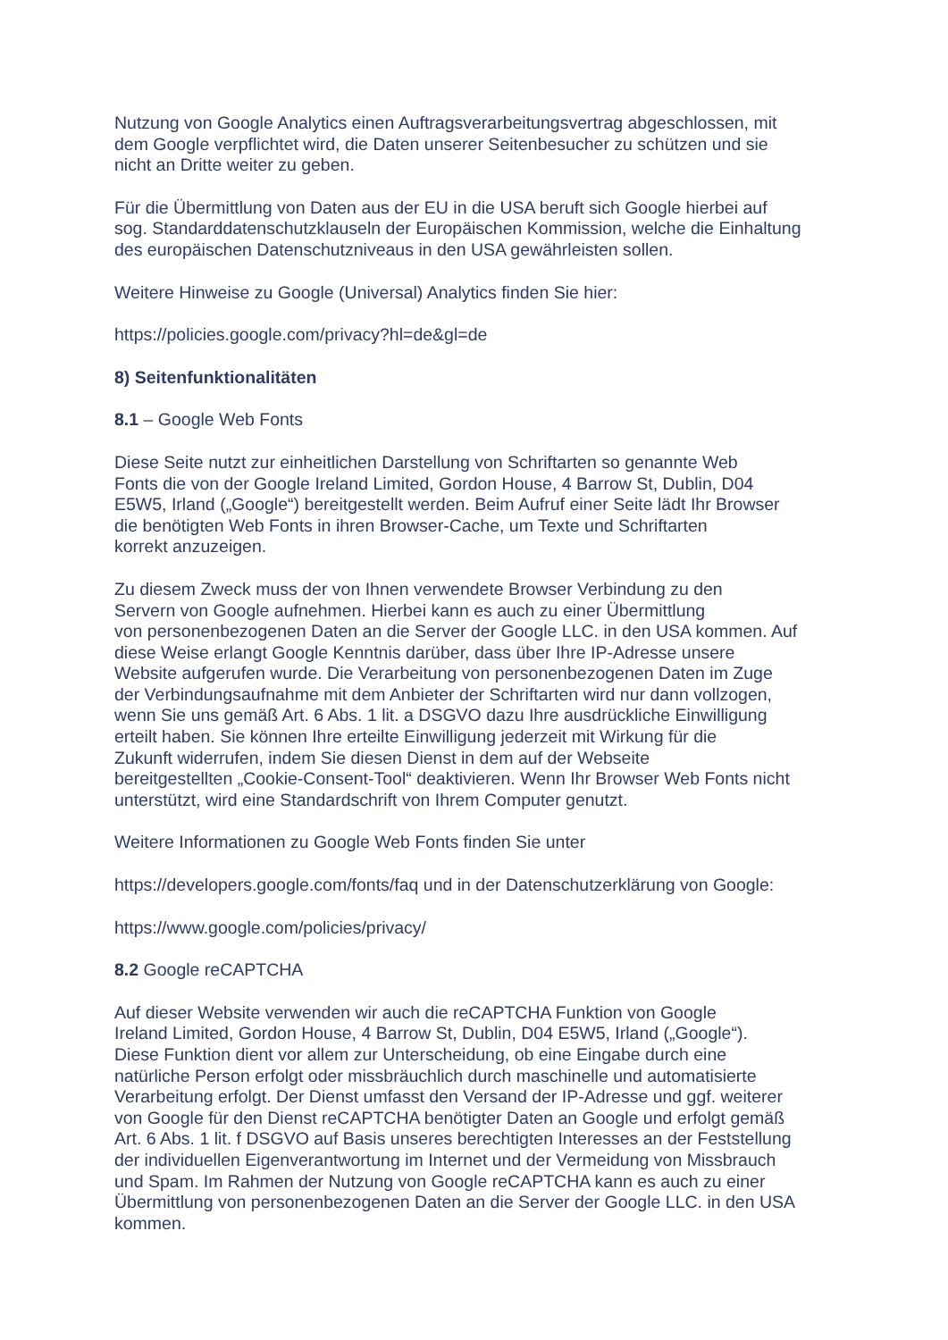Nutzung von Google Analytics einen Auftragsverarbeitungsvertrag abgeschlossen, mit
dem Google verpflichtet wird, die Daten unserer Seitenbesucher zu schützen und sie
nicht an Dritte weiter zu geben.
Für die Übermittlung von Daten aus der EU in die USA beruft sich Google hierbei auf
sog. Standarddatenschutzklauseln der Europäischen Kommission, welche die Einhaltung
des europäischen Datenschutzniveaus in den USA gewährleisten sollen.
Weitere Hinweise zu Google (Universal) Analytics finden Sie hier:
https://policies.google.com/privacy?hl=de&gl=de
8) Seitenfunktionalitäten
8.1 – Google Web Fonts
Diese Seite nutzt zur einheitlichen Darstellung von Schriftarten so genannte Web
Fonts die von der Google Ireland Limited, Gordon House, 4 Barrow St, Dublin, D04
E5W5, Irland („Google“) bereitgestellt werden. Beim Aufruf einer Seite lädt Ihr Browser
die benötigten Web Fonts in ihren Browser-Cache, um Texte und Schriftarten
korrekt anzuzeigen.
Zu diesem Zweck muss der von Ihnen verwendete Browser Verbindung zu den
Servern von Google aufnehmen. Hierbei kann es auch zu einer Übermittlung
von personenbezogenen Daten an die Server der Google LLC. in den USA kommen. Auf
diese Weise erlangt Google Kenntnis darüber, dass über Ihre IP-Adresse unsere
Website aufgerufen wurde. Die Verarbeitung von personenbezogenen Daten im Zuge
der Verbindungsaufnahme mit dem Anbieter der Schriftarten wird nur dann vollzogen,
wenn Sie uns gemäß Art. 6 Abs. 1 lit. a DSGVO dazu Ihre ausdrückliche Einwilligung
erteilt haben. Sie können Ihre erteilte Einwilligung jederzeit mit Wirkung für die
Zukunft widerrufen, indem Sie diesen Dienst in dem auf der Webseite
bereitgestellten „Cookie-Consent-Tool“ deaktivieren. Wenn Ihr Browser Web Fonts nicht
unterstützt, wird eine Standardschrift von Ihrem Computer genutzt.
Weitere Informationen zu Google Web Fonts finden Sie unter
https://developers.google.com/fonts/faq und in der Datenschutzerklärung von Google:
https://www.google.com/policies/privacy/
8.2 Google reCAPTCHA
Auf dieser Website verwenden wir auch die reCAPTCHA Funktion von Google
Ireland Limited, Gordon House, 4 Barrow St, Dublin, D04 E5W5, Irland („Google“).
Diese Funktion dient vor allem zur Unterscheidung, ob eine Eingabe durch eine
natürliche Person erfolgt oder missbräuchlich durch maschinelle und automatisierte
Verarbeitung erfolgt. Der Dienst umfasst den Versand der IP-Adresse und ggf. weiterer
von Google für den Dienst reCAPTCHA benötigter Daten an Google und erfolgt gemäß
Art. 6 Abs. 1 lit. f DSGVO auf Basis unseres berechtigten Interesses an der Feststellung
der individuellen Eigenverantwortung im Internet und der Vermeidung von Missbrauch
und Spam. Im Rahmen der Nutzung von Google reCAPTCHA kann es auch zu einer
Übermittlung von personenbezogenen Daten an die Server der Google LLC. in den USA
kommen.